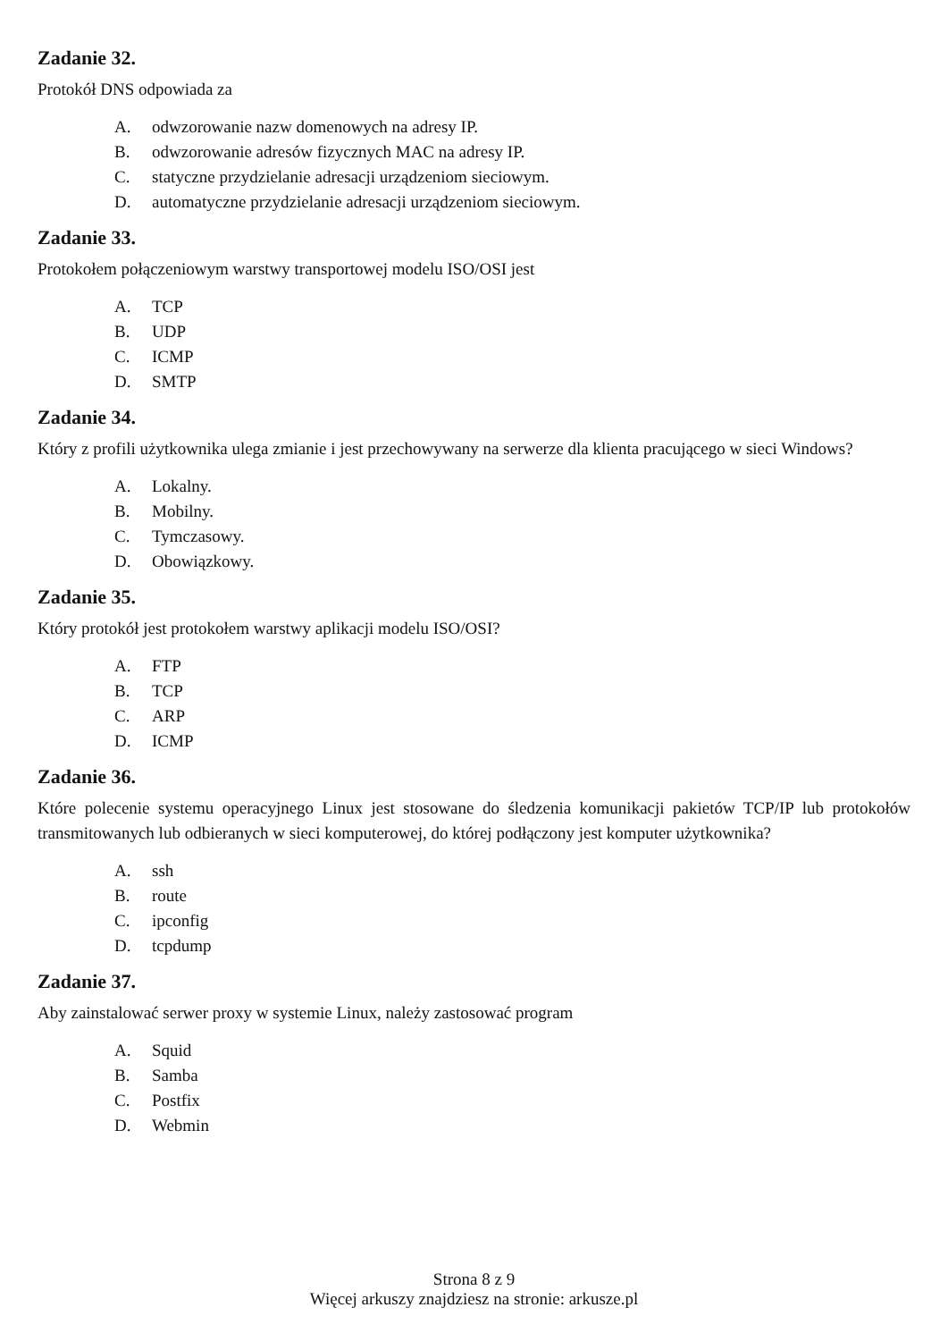Zadanie 32.
Protokół DNS odpowiada za
A. odwzorowanie nazw domenowych na adresy IP.
B. odwzorowanie adresów fizycznych MAC na adresy IP.
C. statyczne przydzielanie adresacji urządzeniom sieciowym.
D. automatyczne przydzielanie adresacji urządzeniom sieciowym.
Zadanie 33.
Protokołem połączeniowym warstwy transportowej modelu ISO/OSI jest
A. TCP
B. UDP
C. ICMP
D. SMTP
Zadanie 34.
Który z profili użytkownika ulega zmianie i jest przechowywany na serwerze dla klienta pracującego w sieci Windows?
A. Lokalny.
B. Mobilny.
C. Tymczasowy.
D. Obowiązkowy.
Zadanie 35.
Który protokół jest protokołem warstwy aplikacji modelu ISO/OSI?
A. FTP
B. TCP
C. ARP
D. ICMP
Zadanie 36.
Które polecenie systemu operacyjnego Linux jest stosowane do śledzenia komunikacji pakietów TCP/IP lub protokołów transmitowanych lub odbieranych w sieci komputerowej, do której podłączony jest komputer użytkownika?
A. ssh
B. route
C. ipconfig
D. tcpdump
Zadanie 37.
Aby zainstalować serwer proxy w systemie Linux, należy zastosować program
A. Squid
B. Samba
C. Postfix
D. Webmin
Strona 8 z 9
Więcej arkuszy znajdziesz na stronie: arkusze.pl